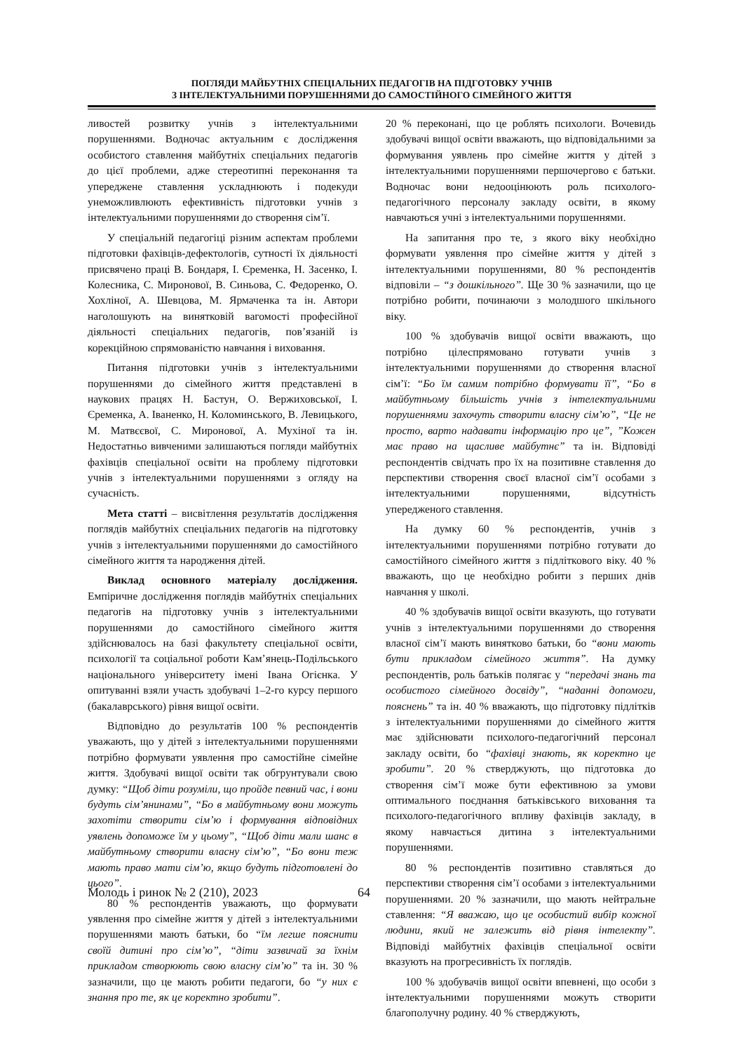ПОГЛЯДИ МАЙБУТНІХ СПЕЦІАЛЬНИХ ПЕДАГОГІВ НА ПІДГОТОВКУ УЧНІВ
З ІНТЕЛЕКТУАЛЬНИМИ ПОРУШЕННЯМИ ДО САМОСТІЙНОГО СІМЕЙНОГО ЖИТТЯ
ливостей розвитку учнів з інтелектуальними порушеннями. Водночас актуальним є дослідження особистого ставлення майбутніх спеціальних педагогів до цієї проблеми, адже стереотипні переконання та упереджене ставлення ускладнюють і подекуди унеможливлюють ефективність підготовки учнів з інтелектуальними порушеннями до створення сім’ї.
У спеціальній педагогіці різним аспектам проблеми підготовки фахівців-дефектологів, сутності їх діяльності присвячено праці В. Бондаря, І. Єременка, Н. Засенко, І. Колесника, С. Миронової, В. Синьова, С. Федоренко, О. Хохліної, А. Шевцова, М. Ярмаченка та ін. Автори наголошують на винятковій вагомості професійної діяльності спеціальних педагогів, пов’язаній із корекційною спрямованістю навчання і виховання.
Питання підготовки учнів з інтелектуальними порушеннями до сімейного життя представлені в наукових працях Н. Бастун, О. Вержиховської, І. Єременка, А. Іваненко, Н. Коломинського, В. Левицького, М. Матвєєвої, С. Миронової, А. Мухіної та ін. Недостатньо вивченими залишаються погляди майбутніх фахівців спеціальної освіти на проблему підготовки учнів з інтелектуальними порушеннями з огляду на сучасність.
Мета статті – висвітлення результатів дослідження поглядів майбутніх спеціальних педагогів на підготовку учнів з інтелектуальними порушеннями до самостійного сімейного життя та народження дітей.
Виклад основного матеріалу дослідження. Емпіричне дослідження поглядів майбутніх спеціальних педагогів на підготовку учнів з інтелектуальними порушеннями до самостійного сімейного життя здійснювалось на базі факультету спеціальної освіти, психології та соціальної роботи Кам’янець-Подільського національного університету імені Івана Огієнка. У опитуванні взяли участь здобувачі 1–2-го курсу першого (бакалаврського) рівня вищої освіти.
Відповідно до результатів 100 % респондентів уважають, що у дітей з інтелектуальними порушеннями потрібно формувати уявлення про самостійне сімейне життя. Здобувачі вищої освіти так обгрунтували свою думку: “Щоб діти розуміли, що пройде певний час, і вони будуть сім’янинами”, “Бо в майбутньому вони можуть захотіти створити сім’ю і формування відповідних уявлень допоможе їм у цьому”, “Щоб діти мали шанс в майбутньому створити власну сім’ю”, “Бо вони теж мають право мати сім’ю, якщо будуть підготовлені до цього”.
80 % респондентів уважають, що формувати уявлення про сімейне життя у дітей з інтелектуальними порушеннями мають батьки, бо “їм легше пояснити своїй дитині про сім’ю”, “діти зазвичай за їхнім прикладом створюють свою власну сім’ю” та ін. 30 % зазначили, що це мають робити педагоги, бо “у них є знання про те, як це коректно зробити”.
20 % переконані, що це роблять психологи. Вочевидь здобувачі вищої освіти вважають, що відповідальними за формування уявлень про сімейне життя у дітей з інтелектуальними порушеннями першочергово є батьки. Водночас вони недооцінюють роль психолого-педагогічного персоналу закладу освіти, в якому навчаються учні з інтелектуальними порушеннями.
На запитання про те, з якого віку необхідно формувати уявлення про сімейне життя у дітей з інтелектуальними порушеннями, 80 % респондентів відповіли – “з дошкільного”. Ще 30 % зазначили, що це потрібно робити, починаючи з молодшого шкільного віку.
100 % здобувачів вищої освіти вважають, що потрібно цілеспрямовано готувати учнів з інтелектуальними порушеннями до створення власної сім’ї: “Бо їм самим потрібно формувати її”, “Бо в майбутньому більшість учнів з інтелектуальними порушеннями захочуть створити власну сім’ю”, “Це не просто, варто надавати інформацію про це”, ”Кожен має право на щасливе майбутнє” та ін. Відповіді респондентів свідчать про їх на позитивне ставлення до перспективи створення своєї власної сім’ї особами з інтелектуальними порушеннями, відсутність упередженого ставлення.
На думку 60 % респондентів, учнів з інтелектуальними порушеннями потрібно готувати до самостійного сімейного життя з підліткового віку. 40 % вважають, що це необхідно робити з перших днів навчання у школі.
40 % здобувачів вищої освіти вказують, що готувати учнів з інтелектуальними порушеннями до створення власної сім’ї мають винятково батьки, бо “вони мають бути прикладом сімейного життя”. На думку респондентів, роль батьків полягає у “передачі знань та особистого сімейного досвіду”, “наданні допомоги, пояснень” та ін. 40 % вважають, що підготовку підлітків з інтелектуальними порушеннями до сімейного життя має здійснювати психолого-педагогічний персонал закладу освіти, бо “фахівці знають, як коректно це зробити”. 20 % стверджують, що підготовка до створення сім’ї може бути ефективною за умови оптимального поєднання батьківського виховання та психолого-педагогічного впливу фахівців закладу, в якому навчається дитина з інтелектуальними порушеннями.
80 % респондентів позитивно ставляться до перспективи створення сім’ї особами з інтелектуальними порушеннями. 20 % зазначили, що мають нейтральне ставлення: “Я вважаю, що це особистий вибір кожної людини, який не залежить від рівня інтелекту”. Відповіді майбутніх фахівців спеціальної освіти вказують на прогресивність їх поглядів.
100 % здобувачів вищої освіти впевнені, що особи з інтелектуальними порушеннями можуть створити благополучну родину. 40 % стверджують,
Молодь і ринок № 2 (210), 2023 64